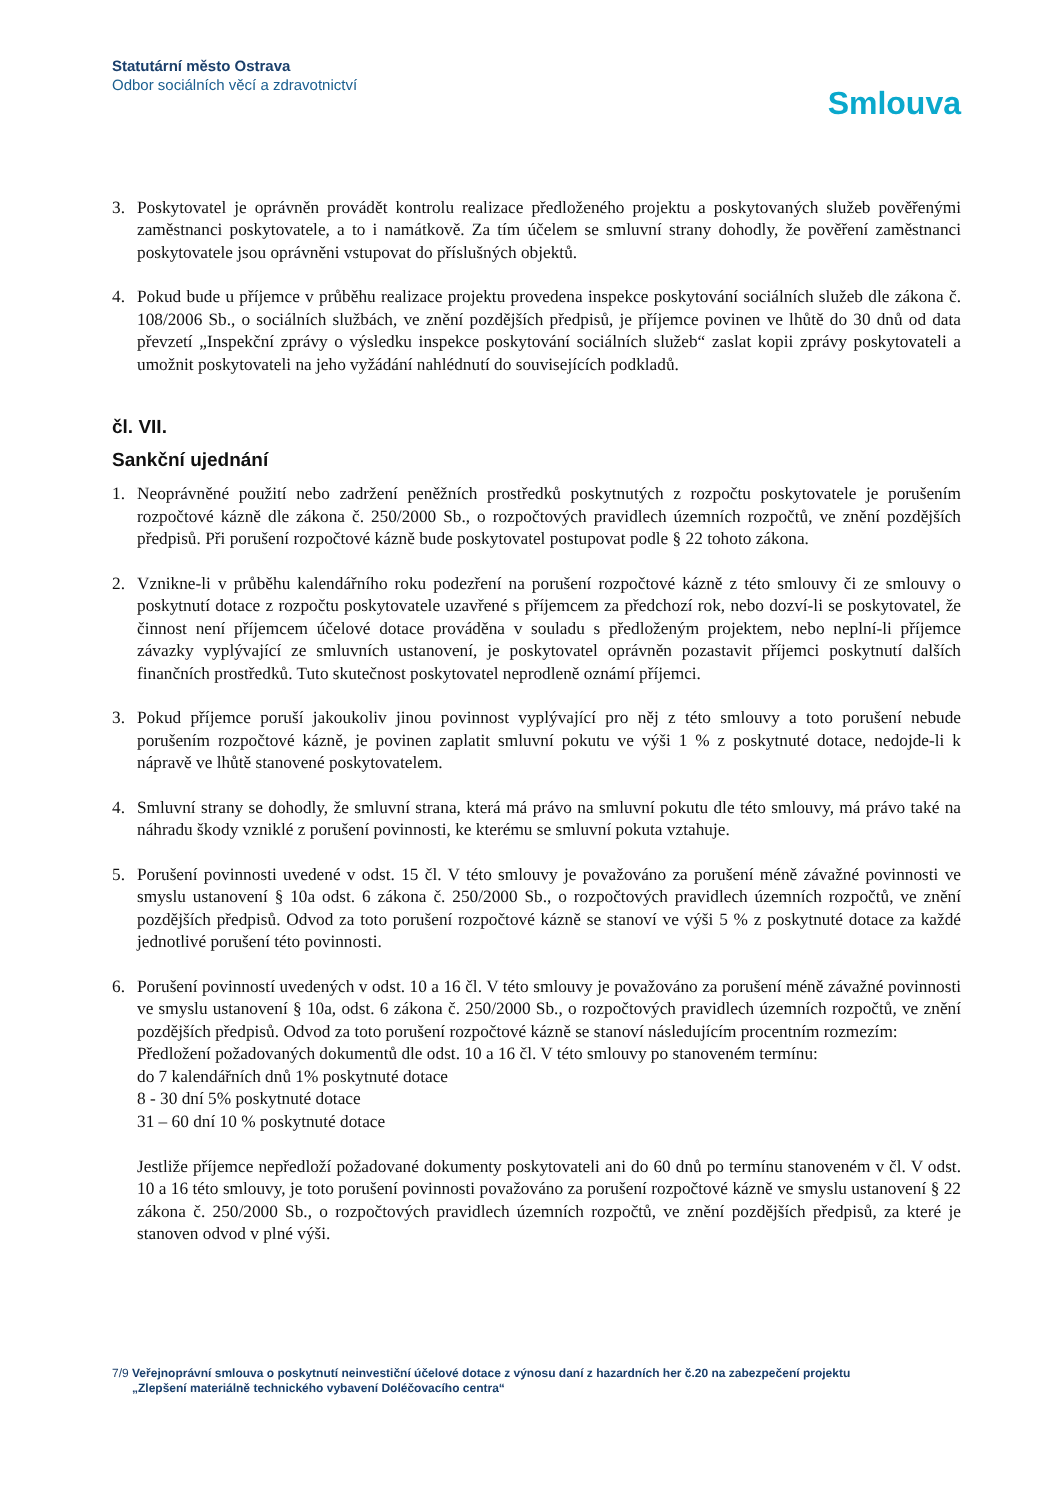Statutární město Ostrava
Odbor sociálních věcí a zdravotnictví
Smlouva
3. Poskytovatel je oprávněn provádět kontrolu realizace předloženého projektu a poskytovaných služeb pověřenými zaměstnanci poskytovatele, a to i namátkově. Za tím účelem se smluvní strany dohodly, že pověření zaměstnanci poskytovatele jsou oprávněni vstupovat do příslušných objektů.
4. Pokud bude u příjemce v průběhu realizace projektu provedena inspekce poskytování sociálních služeb dle zákona č. 108/2006 Sb., o sociálních službách, ve znění pozdějších předpisů, je příjemce povinen ve lhůtě do 30 dnů od data převzetí „Inspekční zprávy o výsledku inspekce poskytování sociálních služeb“ zaslat kopii zprávy poskytovateli a umožnit poskytovateli na jeho vyžádání nahlédnutí do souvisejících podkladů.
čl. VII.
Sankční ujednání
1. Neoprávněné použití nebo zadržení peněžních prostředků poskytnutých z rozpočtu poskytovatele je porušením rozpočtové kázně dle zákona č. 250/2000 Sb., o rozpočtových pravidlech územních rozpočtů, ve znění pozdějších předpisů. Při porušení rozpočtové kázně bude poskytovatel postupovat podle § 22 tohoto zákona.
2. Vznikne-li v průběhu kalendářního roku podezření na porušení rozpočtové kázně z této smlouvy či ze smlouvy o poskytnutí dotace z rozpočtu poskytovatele uzavřené s příjemcem za předchozí rok, nebo dozví-li se poskytovatel, že činnost není příjemcem účelové dotace prováděna v souladu s předloženým projektem, nebo neplní-li příjemce závazky vyplývající ze smluvních ustanovení, je poskytovatel oprávněn pozastavit příjemci poskytnutí dalších finančních prostředků. Tuto skutečnost poskytovatel neprodleně oznámí příjemci.
3. Pokud příjemce poruší jakoukoliv jinou povinnost vyplývající pro něj z této smlouvy a toto porušení nebude porušením rozpočtové kázně, je povinen zaplatit smluvní pokutu ve výši 1 % z poskytnuté dotace, nedojde-li k nápravě ve lhůtě stanovené poskytovatelem.
4. Smluvní strany se dohodly, že smluvní strana, která má právo na smluvní pokutu dle této smlouvy, má právo také na náhradu škody vzniklé z porušení povinnosti, ke kterému se smluvní pokuta vztahuje.
5. Porušení povinnosti uvedené v odst. 15 čl. V této smlouvy je považováno za porušení méně závažné povinnosti ve smyslu ustanovení § 10a odst. 6 zákona č. 250/2000 Sb., o rozpočtových pravidlech územních rozpočtů, ve znění pozdějších předpisů. Odvod za toto porušení rozpočtové kázně se stanoví ve výši 5 % z poskytnuté dotace za každé jednotlivé porušení této povinnosti.
6. Porušení povinností uvedených v odst. 10 a 16 čl. V této smlouvy je považováno za porušení méně závažné povinnosti ve smyslu ustanovení § 10a, odst. 6 zákona č. 250/2000 Sb., o rozpočtových pravidlech územních rozpočtů, ve znění pozdějších předpisů. Odvod za toto porušení rozpočtové kázně se stanoví následujícím procentním rozmezím:
Předložení požadovaných dokumentů dle odst. 10 a 16 čl. V této smlouvy po stanoveném termínu:
do 7 kalendářních dnů 1% poskytnuté dotace
8 - 30 dní 5% poskytnuté dotace
31 – 60 dní 10 % poskytnuté dotace
Jestliže příjemce nepředloží požadované dokumenty poskytovateli ani do 60 dnů po termínu stanoveném v čl. V odst. 10 a 16 této smlouvy, je toto porušení povinnosti považováno za porušení rozpočtové kázně ve smyslu ustanovení § 22 zákona č. 250/2000 Sb., o rozpočtových pravidlech územních rozpočtů, ve znění pozdějších předpisů, za které je stanoven odvod v plné výši.
7/9 Veřejnoprávní smlouva o poskytnutí neinvestiční účelové dotace z výnosu daní z hazardních her č.20 na zabezpečení projektu
„Zlepšení materiálně technického vybavení Doléčovacího centra“